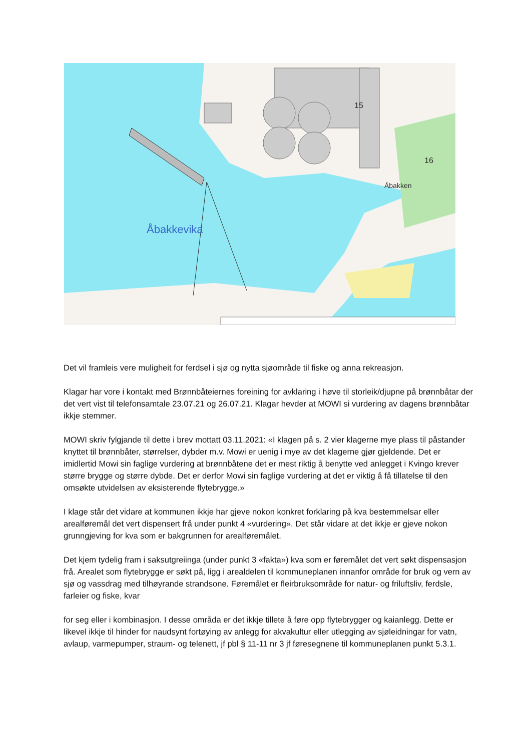Åbakkevika
15
16
Åbakken
Det vil framleis vere muligheit for ferdsel i sjø og nytta sjøområde til fiske og anna rekreasjon.
Klagar har vore i kontakt med Brønnbåteiernes foreining for avklaring i høve til storleik/djupne på brønnbåtar der det vert vist til telefonsamtale 23.07.21 og 26.07.21. Klagar hevder at MOWI si vurdering av dagens brønnbåtar ikkje stemmer.
MOWI skriv fylgjande til dette i brev mottatt 03.11.2021: «I klagen på s. 2 vier klagerne mye plass til påstander knyttet til brønnbåter, størrelser, dybder m.v. Mowi er uenig i mye av det klagerne gjør gjeldende. Det er imidlertid Mowi sin faglige vurdering at brønnbåtene det er mest riktig å benytte ved anlegget i Kvingo krever større brygge og større dybde. Det er derfor Mowi sin faglige vurdering at det er viktig å få tillatelse til den omsøkte utvidelsen av eksisterende flytebrygge.»
I klage står det vidare at kommunen ikkje har gjeve nokon konkret forklaring på kva bestemmelsar eller arealføremål det vert dispensert frå under punkt 4 «vurdering». Det står vidare at det ikkje er gjeve nokon grunngjeving for kva som er bakgrunnen for arealføremålet.
Det kjem tydelig fram i saksutgreiinga (under punkt 3 «fakta») kva som er føremålet det vert søkt dispensasjon frå. Arealet som flytebrygge er søkt på, ligg i arealdelen til kommuneplanen innanfor område for bruk og vern av sjø og vassdrag med tilhøyrande strandsone. Føremålet er fleirbruksområde for natur- og friluftsliv, ferdsle, farleier og fiske, kvar
for seg eller i kombinasjon. I desse områda er det ikkje tillete å føre opp flytebrygger og kaianlegg. Dette er likevel ikkje til hinder for naudsynt fortøying av anlegg for akvakultur eller utlegging av sjøleidningar for vatn, avlaup, varmepumper, straum- og telenett, jf pbl § 11-11 nr 3 jf føresegnene til kommuneplanen punkt 5.3.1.